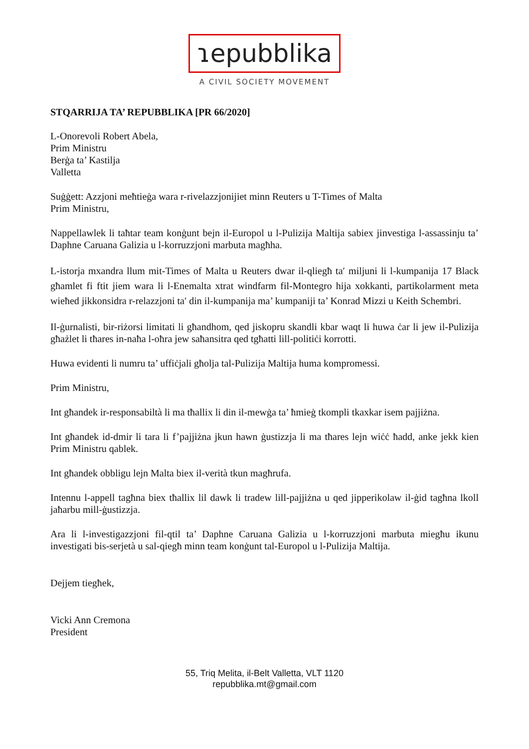ɿepubblika
A CIVIL SOCIETY MOVEMENT
STQARRIJA TA’ REPUBBLIKA [PR 66/2020]
L-Onorevoli Robert Abela,
Prim Ministru
Berġa ta’ Kastilja
Valletta
Suġġett: Azzjoni meħtieġa wara r-rivelazzjonijiet minn Reuters u T-Times of Malta
Prim Ministru,
Nappellawlek li taħtar team konġunt bejn il-Europol u l-Pulizija Maltija sabiex jinvestiga l-assassinju ta’ Daphne Caruana Galizia u l-korruzzjoni marbuta magħha.
L-istorja mxandra llum mit-Times of Malta u Reuters dwar il-qliegħ taʹ miljuni li l-kumpanija 17 Black għamlet fi ftit jiem wara li l-Enemalta xtrat windfarm fil-Montegro hija xokkanti, partikolarment meta wieħed jikkonsidra r-relazzjoni taʹ din il-kumpanija ma’ kumpaniji ta’ Konrad Mizzi u Keith Schembri.
Il-ġurnalisti, bir-riżorsi limitati li għandhom, qed jiskopru skandli kbar waqt li huwa ċar li jew il-Pulizija għażlet li tħares in-naħa l-oħra jew saħansitra qed tgħatti lill-politiċi korrotti.
Huwa evidenti li numru ta’ uffiċjali għolja tal-Pulizija Maltija huma kompromessi.
Prim Ministru,
Int għandek ir-responsabiltà li ma tħallix li din il-mewġa ta’ ħmieġ tkompli tkaxkar isem pajjiżna.
Int għandek id-dmir li tara li f’pajjiżna jkun hawn ġustizzja li ma tħares lejn wiċċ ħadd, anke jekk kien Prim Ministru qablek.
Int għandek obbligu lejn Malta biex il-verità tkun magħrufa.
Intennu l-appell tagħna biex tħallix lil dawk li tradew lill-pajjiżna u qed jipperikolaw il-ġid tagħna lkoll jaħarbu mill-ġustizzja.
Ara li l-investigazzjoni fil-qtil ta’ Daphne Caruana Galizia u l-korruzzjoni marbuta miegħu ikunu investigati bis-serjetà u sal-qiegħ minn team konġunt tal-Europol u l-Pulizija Maltija.
Dejjem tiegħek,
Vicki Ann Cremona
President
55, Triq Melita, il-Belt Valletta, VLT 1120
repubblika.mt@gmail.com